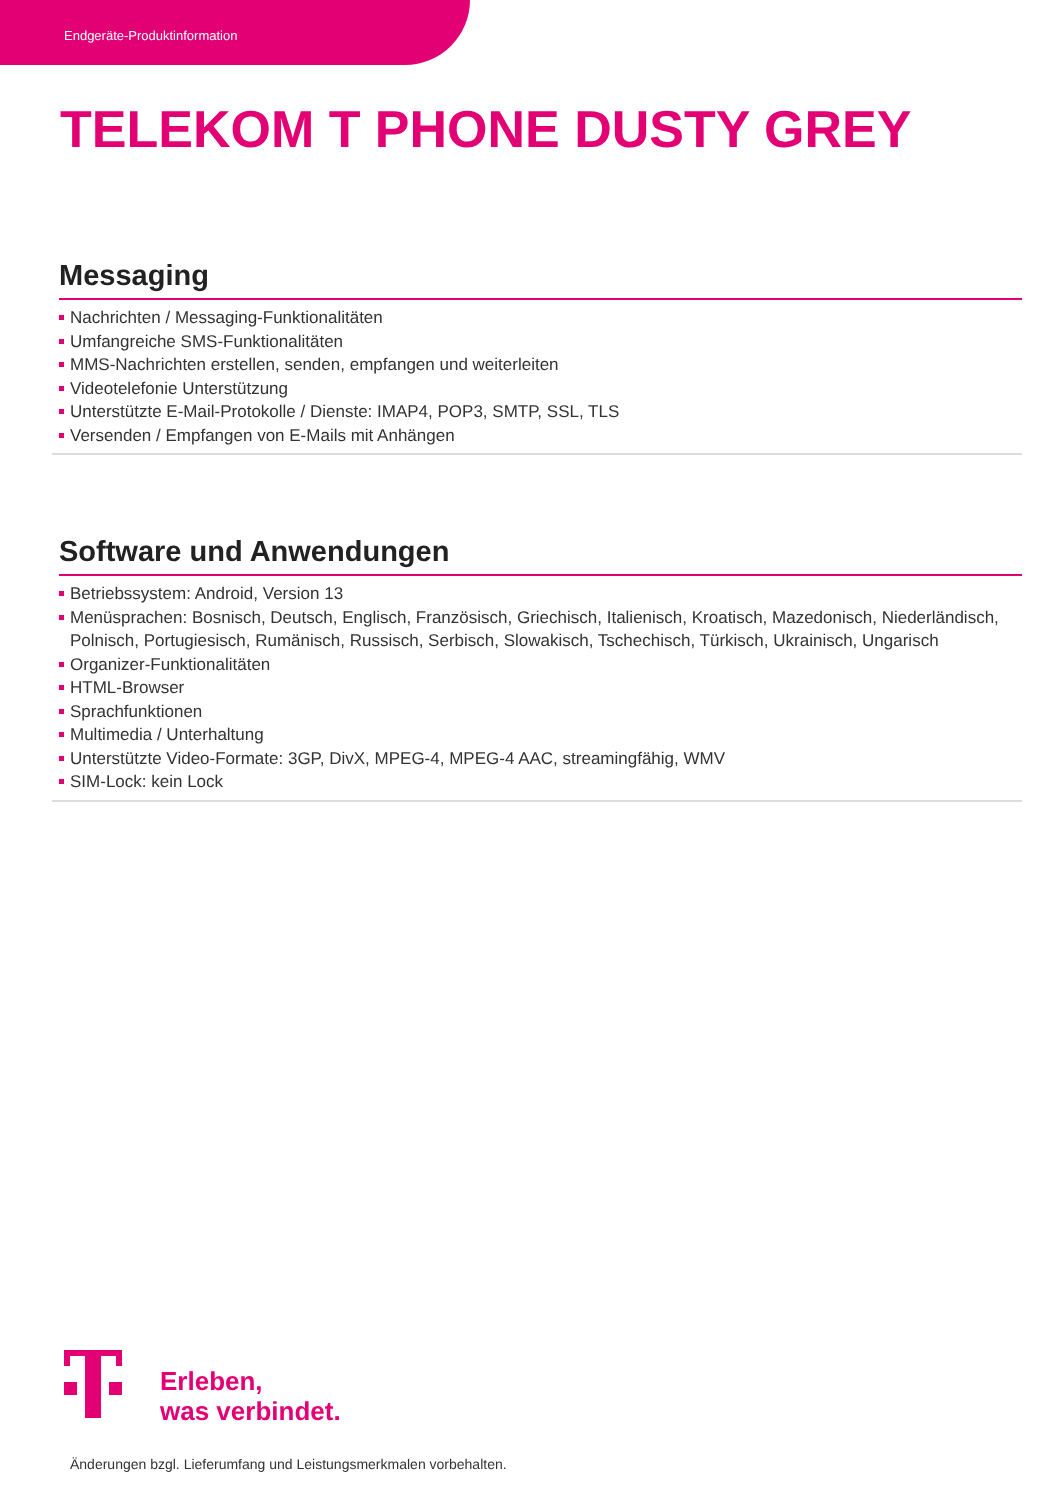Endgeräte-Produktinformation
TELEKOM T PHONE DUSTY GREY
Messaging
Nachrichten / Messaging-Funktionalitäten
Umfangreiche SMS-Funktionalitäten
MMS-Nachrichten erstellen, senden, empfangen und weiterleiten
Videotelefonie Unterstützung
Unterstützte E-Mail-Protokolle / Dienste: IMAP4, POP3, SMTP, SSL, TLS
Versenden / Empfangen von E-Mails mit Anhängen
Software und Anwendungen
Betriebssystem: Android, Version 13
Menüsprachen: Bosnisch, Deutsch, Englisch, Französisch, Griechisch, Italienisch, Kroatisch, Mazedonisch, Niederländisch, Polnisch, Portugiesisch, Rumänisch, Russisch, Serbisch, Slowakisch, Tschechisch, Türkisch, Ukrainisch, Ungarisch
Organizer-Funktionalitäten
HTML-Browser
Sprachfunktionen
Multimedia / Unterhaltung
Unterstützte Video-Formate: 3GP, DivX, MPEG-4, MPEG-4 AAC, streamingfähig, WMV
SIM-Lock: kein Lock
Erleben,
was verbindet.
Änderungen bzgl. Lieferumfang und Leistungsmerkmalen vorbehalten.